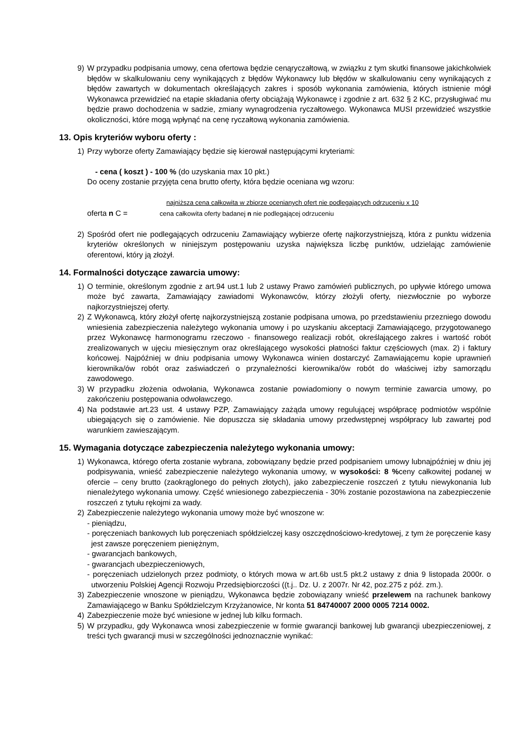9) W przypadku podpisania umowy, cena ofertowa będzie cenąryczałtową, w związku z tym skutki finansowe jakichkolwiek błędów w skalkulowaniu ceny wynikających z błędów Wykonawcy lub błędów w skalkulowaniu ceny wynikających z błędów zawartych w dokumentach określających zakres i sposób wykonania zamówienia, których istnienie mógł Wykonawca przewidzieć na etapie składania oferty obciążają Wykonawcę i zgodnie z art. 632 § 2 KC, przysługiwać mu będzie prawo dochodzenia w sadzie, zmiany wynagrodzenia ryczałtowego. Wykonawca MUSI przewidzieć wszystkie okoliczności, które mogą wpłynąć na cenę ryczałtową wykonania zamówienia.
13. Opis kryteriów wyboru oferty :
1) Przy wyborze oferty Zamawiający będzie się kierował następującymi kryteriami:
- cena ( koszt ) - 100 % (do uzyskania max 10 pkt.)
Do oceny zostanie przyjęta cena brutto oferty, która będzie oceniana wg wzoru:
najniższa cena całkowita w zbiorze ocenianych ofert nie podlegających odrzuceniu x 10
oferta n C = cena całkowita oferty badanej n nie podlegającej odrzuceniu
2) Spośród ofert nie podlegających odrzuceniu Zamawiający wybierze ofertę najkorzystniejszą, która z punktu widzenia kryteriów określonych w niniejszym postępowaniu uzyska największa liczbę punktów, udzielając zamówienie oferentowi, który ją złożył.
14. Formalności dotyczące zawarcia umowy:
1) O terminie, określonym zgodnie z art.94 ust.1 lub 2 ustawy Prawo zamówień publicznych, po upływie którego umowa może być zawarta, Zamawiający zawiadomi Wykonawców, którzy złożyli oferty, niezwłocznie po wyborze najkorzystniejszej oferty.
2) Z Wykonawcą, który złożył ofertę najkorzystniejszą zostanie podpisana umowa, po przedstawieniu przezniego dowodu wniesienia zabezpieczenia należytego wykonania umowy i po uzyskaniu akceptacji Zamawiającego, przygotowanego przez Wykonawcę harmonogramu rzeczowo - finansowego realizacji robót, określającego zakres i wartość robót zrealizowanych w ujęciu miesięcznym oraz określającego wysokości płatności faktur częściowych (max. 2) i faktury końcowej. Najpóźniej w dniu podpisania umowy Wykonawca winien dostarczyć Zamawiającemu kopie uprawnień kierownika/ów robót oraz zaświadczeń o przynależności kierownika/ów robót do właściwej izby samorządu zawodowego.
3) W przypadku złożenia odwołania, Wykonawca zostanie powiadomiony o nowym terminie zawarcia umowy, po zakończeniu postępowania odwoławczego.
4) Na podstawie art.23 ust. 4 ustawy PZP, Zamawiający zażąda umowy regulującej współpracę podmiotów wspólnie ubiegających się o zamówienie. Nie dopuszcza się składania umowy przedwstępnej współpracy lub zawartej pod warunkiem zawieszającym.
15. Wymagania dotyczące zabezpieczenia należytego wykonania umowy:
1) Wykonawca, którego oferta zostanie wybrana, zobowiązany będzie przed podpisaniem umowy lubnajpóźniej w dniu jej podpisywania, wnieść zabezpieczenie należytego wykonania umowy, w wysokości: 8 % ceny całkowitej podanej w ofercie – ceny brutto (zaokrąglonego do pełnych złotych), jako zabezpieczenie roszczeń z tytułu niewykonania lub nienależytego wykonania umowy. Część wniesionego zabezpieczenia - 30% zostanie pozostawiona na zabezpieczenie roszczeń z tytułu rękojmi za wady.
2) Zabezpieczenie należytego wykonania umowy może być wnoszone w:
- pieniądzu,
- poręczeniach bankowych lub poręczeniach spółdzielczej kasy oszczędnościowo-kredytowej, z tym że poręczenie kasy jest zawsze poręczeniem pieniężnym,
- gwarancjach bankowych,
- gwarancjach ubezpieczeniowych,
- poręczeniach udzielonych przez podmioty, o których mowa w art.6b ust.5 pkt.2 ustawy z dnia 9 listopada 2000r. o utworzeniu Polskiej Agencji Rozwoju Przedsiębiorczości ((t.j.. Dz. U. z 2007r. Nr 42, poz.275 z póź. zm.).
3) Zabezpieczenie wnoszone w pieniądzu, Wykonawca będzie zobowiązany wnieść przelewem na rachunek bankowy Zamawiającego w Banku Spółdzielczym Krzyżanowice, Nr konta 51 84740007 2000 0005 7214 0002.
4) Zabezpieczenie może być wniesione w jednej lub kilku formach.
5) W przypadku, gdy Wykonawca wnosi zabezpieczenie w formie gwarancji bankowej lub gwarancji ubezpieczeniowej, z treści tych gwarancji musi w szczególności jednoznacznie wynikać: